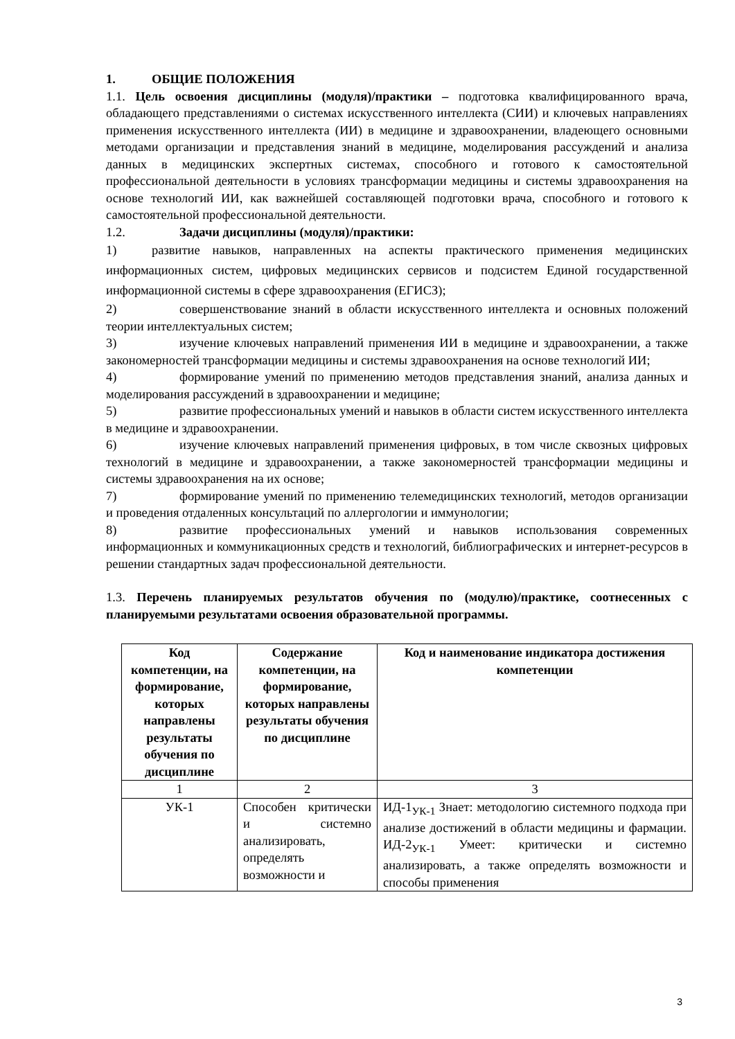1. ОБЩИЕ ПОЛОЖЕНИЯ
1.1. Цель освоения дисциплины (модуля)/практики – подготовка квалифицированного врача, обладающего представлениями о системах искусственного интеллекта (СИИ) и ключевых направлениях применения искусственного интеллекта (ИИ) в медицине и здравоохранении, владеющего основными методами организации и представления знаний в медицине, моделирования рассуждений и анализа данных в медицинских экспертных системах, способного и готового к самостоятельной профессиональной деятельности в условиях трансформации медицины и системы здравоохранения на основе технологий ИИ, как важнейшей составляющей подготовки врача, способного и готового к самостоятельной профессиональной деятельности.
1.2. Задачи дисциплины (модуля)/практики:
1) развитие навыков, направленных на аспекты практического применения медицинских информационных систем, цифровых медицинских сервисов и подсистем Единой государственной информационной системы в сфере здравоохранения (ЕГИСЗ);
2) совершенствование знаний в области искусственного интеллекта и основных положений теории интеллектуальных систем;
3) изучение ключевых направлений применения ИИ в медицине и здравоохранении, а также закономерностей трансформации медицины и системы здравоохранения на основе технологий ИИ;
4) формирование умений по применению методов представления знаний, анализа данных и моделирования рассуждений в здравоохранении и медицине;
5) развитие профессиональных умений и навыков в области систем искусственного интеллекта в медицине и здравоохранении.
6) изучение ключевых направлений применения цифровых, в том числе сквозных цифровых технологий в медицине и здравоохранении, а также закономерностей трансформации медицины и системы здравоохранения на их основе;
7) формирование умений по применению телемедицинских технологий, методов организации и проведения отдаленных консультаций по аллергологии и иммунологии;
8) развитие профессиональных умений и навыков использования современных информационных и коммуникационных средств и технологий, библиографических и интернет-ресурсов в решении стандартных задач профессиональной деятельности.
1.3. Перечень планируемых результатов обучения по (модулю)/практике, соотнесенных с планируемыми результатами освоения образовательной программы.
| Код компетенции, на формирование, которых направлены результаты обучения по дисциплине | Содержание компетенции, на формирование, которых направлены результаты обучения по дисциплине | Код и наименование индикатора достижения компетенции |
| --- | --- | --- |
| 1 | 2 | 3 |
| УК-1 | Способен критически и системно анализировать, определять возможности и | ИД-1<sub>УК-1</sub> Знает: методологию системного подхода при анализе достижений в области медицины и фармации. ИД-2<sub>УК-1</sub> Умеет: критически и системно анализировать, а также определять возможности и способы применения |
3